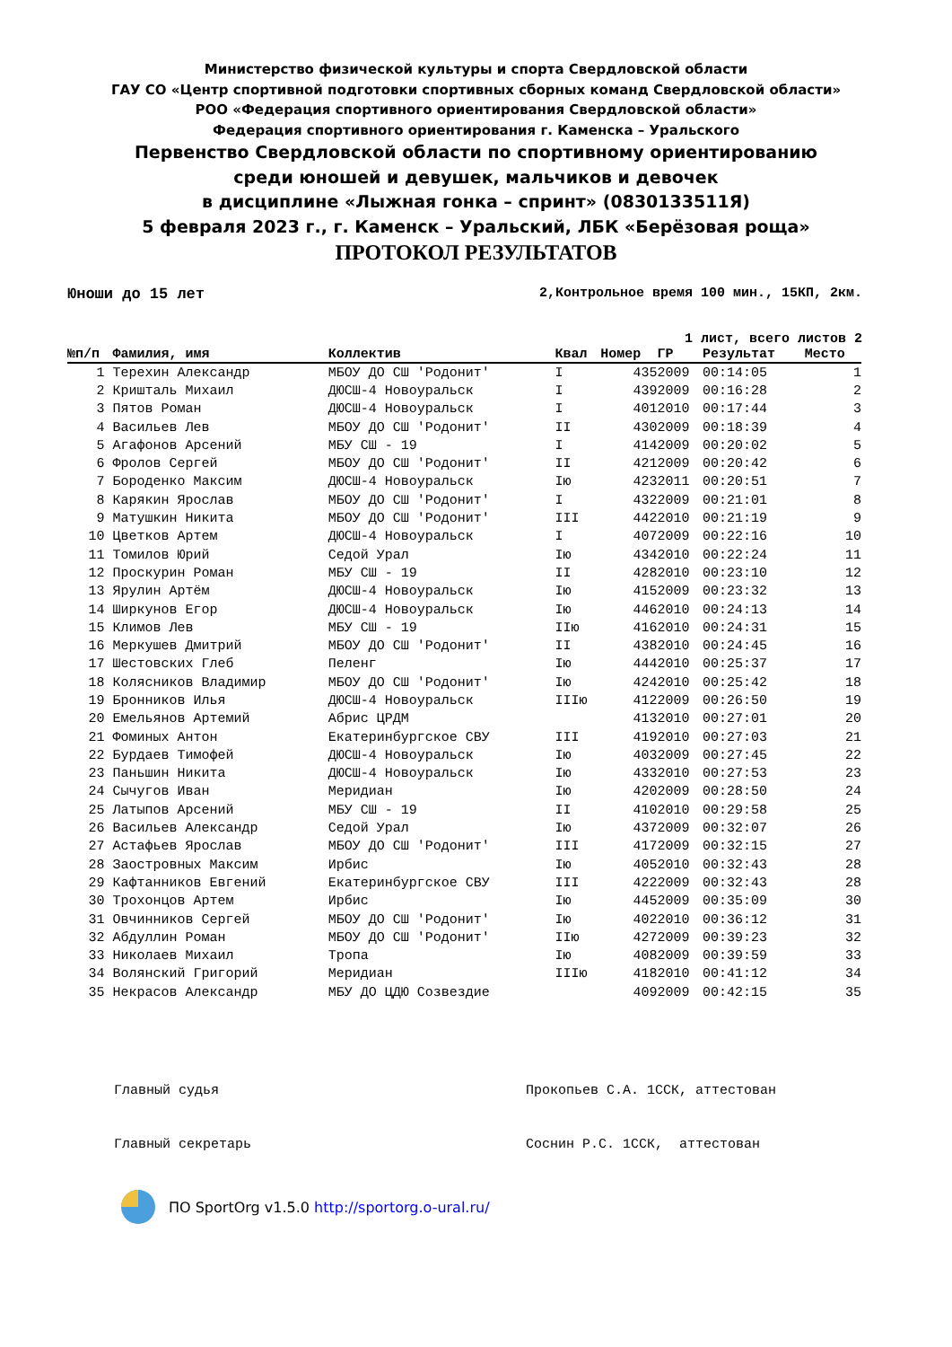Министерство физической культуры и спорта Свердловской области
ГАУ СО «Центр спортивной подготовки спортивных сборных команд Свердловской области»
РОО «Федерация спортивного ориентирования Свердловской области»
Федерация спортивного ориентирования г. Каменска – Уральского
Первенство Свердловской области по спортивному ориентированию
среди юношей и девушек, мальчиков и девочек
в дисциплине «Лыжная гонка – спринт» (0830133511Я)
5 февраля 2023 г., г. Каменск – Уральский, ЛБК «Берёзовая роща»
ПРОТОКОЛ РЕЗУЛЬТАТОВ
Юноши до 15 лет 2,Контрольное время 100 мин., 15КП, 2км.
1 лист, всего листов 2
| №п/п | Фамилия, имя | Коллектив | Квал | Номер | ГР | Результат | Место |
| --- | --- | --- | --- | --- | --- | --- | --- |
| 1 | Терехин Александр | МБОУ ДО СШ 'Родонит' | I | 435 | 2009 | 00:14:05 | 1 |
| 2 | Криштaль Михаил | ДЮСШ-4 Новоуральск | I | 439 | 2009 | 00:16:28 | 2 |
| 3 | Пятов Роман | ДЮСШ-4 Новоуральск | I | 401 | 2010 | 00:17:44 | 3 |
| 4 | Васильев Лев | МБОУ ДО СШ 'Родонит' | II | 430 | 2009 | 00:18:39 | 4 |
| 5 | Агафонов Арсений | МБУ СШ - 19 | I | 414 | 2009 | 00:20:02 | 5 |
| 6 | Фролов Сергей | МБОУ ДО СШ 'Родонит' | II | 421 | 2009 | 00:20:42 | 6 |
| 7 | Бороденко Максим | ДЮСШ-4 Новоуральск | Iю | 423 | 2011 | 00:20:51 | 7 |
| 8 | Карякин Ярослав | МБОУ ДО СШ 'Родонит' | I | 432 | 2009 | 00:21:01 | 8 |
| 9 | Матушкин Никита | МБОУ ДО СШ 'Родонит' | III | 442 | 2010 | 00:21:19 | 9 |
| 10 | Цветков Артем | ДЮСШ-4 Новоуральск | I | 407 | 2009 | 00:22:16 | 10 |
| 11 | Томилов Юрий | Седой Урал | Iю | 434 | 2010 | 00:22:24 | 11 |
| 12 | Проскурин Роман | МБУ СШ - 19 | II | 428 | 2010 | 00:23:10 | 12 |
| 13 | Ярулин Артём | ДЮСШ-4 Новоуральск | Iю | 415 | 2009 | 00:23:32 | 13 |
| 14 | Ширкунов Егор | ДЮСШ-4 Новоуральск | Iю | 446 | 2010 | 00:24:13 | 14 |
| 15 | Климов Лев | МБУ СШ - 19 | IIю | 416 | 2010 | 00:24:31 | 15 |
| 16 | Меркушев Дмитрий | МБОУ ДО СШ 'Родонит' | II | 438 | 2010 | 00:24:45 | 16 |
| 17 | Шестовских Глеб | Пеленг | Iю | 444 | 2010 | 00:25:37 | 17 |
| 18 | Колясников Владимир | МБОУ ДО СШ 'Родонит' | Iю | 424 | 2010 | 00:25:42 | 18 |
| 19 | Бронников Илья | ДЮСШ-4 Новоуральск | IIIю | 412 | 2009 | 00:26:50 | 19 |
| 20 | Емельянов Артемий | Абрис ЦРДМ | | 413 | 2010 | 00:27:01 | 20 |
| 21 | Фоминых Антон | Екатеринбургское СВУ | III | 419 | 2010 | 00:27:03 | 21 |
| 22 | Бурдаев Тимофей | ДЮСШ-4 Новоуральск | Iю | 403 | 2009 | 00:27:45 | 22 |
| 23 | Паньшин Никита | ДЮСШ-4 Новоуральск | Iю | 433 | 2010 | 00:27:53 | 23 |
| 24 | Сычугов Иван | Меридиан | Iю | 420 | 2009 | 00:28:50 | 24 |
| 25 | Латыпов Арсений | МБУ СШ - 19 | II | 410 | 2010 | 00:29:58 | 25 |
| 26 | Васильев Александр | Седой Урал | Iю | 437 | 2009 | 00:32:07 | 26 |
| 27 | Астафьев Ярослав | МБОУ ДО СШ 'Родонит' | III | 417 | 2009 | 00:32:15 | 27 |
| 28 | Заостровных Максим | Ирбис | Iю | 405 | 2010 | 00:32:43 | 28 |
| 29 | Кафтанников Евгений | Екатеринбургское СВУ | III | 422 | 2009 | 00:32:43 | 28 |
| 30 | Трохонцов Артем | Ирбис | Iю | 445 | 2009 | 00:35:09 | 30 |
| 31 | Овчинников Сергей | МБОУ ДО СШ 'Родонит' | Iю | 402 | 2010 | 00:36:12 | 31 |
| 32 | Абдуллин Роман | МБОУ ДО СШ 'Родонит' | IIю | 427 | 2009 | 00:39:23 | 32 |
| 33 | Николаев Михаил | Тропа | Iю | 408 | 2009 | 00:39:59 | 33 |
| 34 | Волянский Григорий | Меридиан | IIIю | 418 | 2010 | 00:41:12 | 34 |
| 35 | Некрасов Александр | МБУ ДО ЦДЮ Созвездие | | 409 | 2009 | 00:42:15 | 35 |
Главный судья Прокопьев С.А. 1ССК, аттестован
Главный секретарь Соснин Р.С. 1ССК, аттестован
ПО SportOrg v1.5.0 http://sportorg.o-ural.ru/